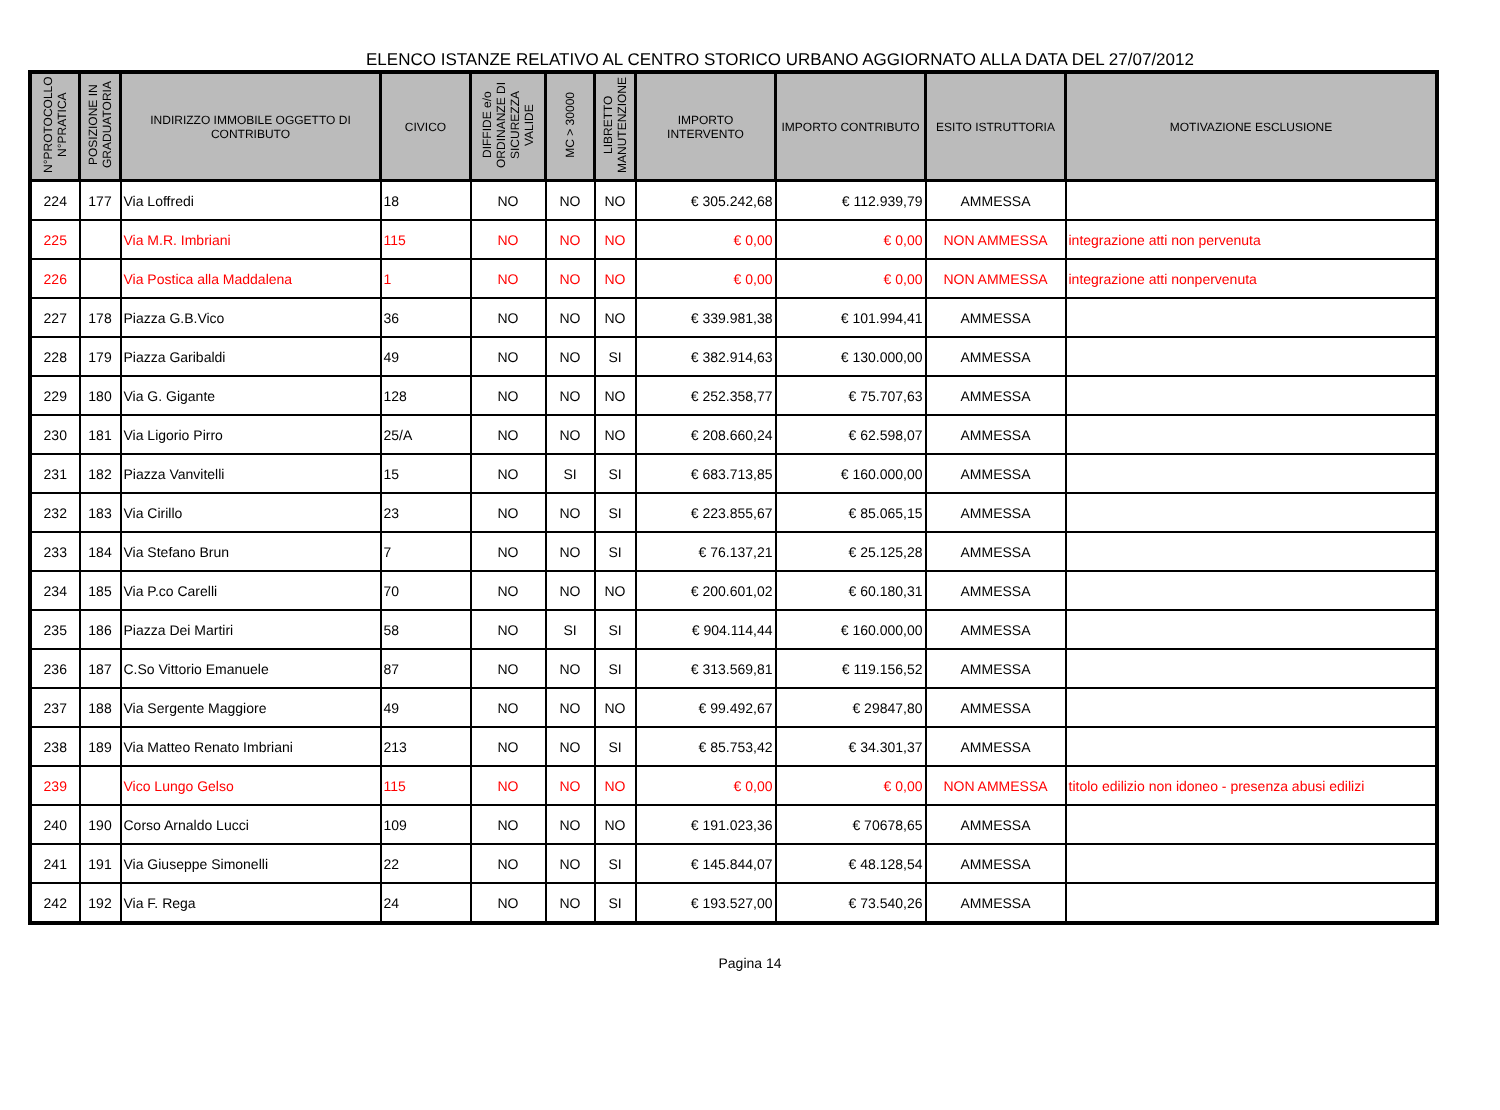ELENCO ISTANZE RELATIVO AL CENTRO STORICO URBANO AGGIORNATO ALLA DATA DEL 27/07/2012
| N°PROTOCOLLO N°PRATICA | POSIZIONE IN GRADUATORIA | INDIRIZZO IMMOBILE OGGETTO DI CONTRIBUTO | CIVICO | DIFFIDE e/o ORDINANZE DI SICUREZZA VALIDE | MC > 30000 | LIBRETTO MANUTENZIONE | IMPORTO INTERVENTO | IMPORTO CONTRIBUTO | ESITO ISTRUTTORIA | MOTIVAZIONE ESCLUSIONE |
| --- | --- | --- | --- | --- | --- | --- | --- | --- | --- | --- |
| 224 | 177 | Via Loffredi | 18 | NO | NO | NO | € 305.242,68 | € 112.939,79 | AMMESSA | |
| 225 | | Via M.R. Imbriani | 115 | NO | NO | NO | € 0,00 | € 0,00 | NON AMMESSA | integrazione atti non pervenuta |
| 226 | | Via Postica alla Maddalena | 1 | NO | NO | NO | € 0,00 | € 0,00 | NON AMMESSA | integrazione atti nonpervenuta |
| 227 | 178 | Piazza G.B.Vico | 36 | NO | NO | NO | € 339.981,38 | € 101.994,41 | AMMESSA | |
| 228 | 179 | Piazza Garibaldi | 49 | NO | NO | SI | € 382.914,63 | € 130.000,00 | AMMESSA | |
| 229 | 180 | Via G. Gigante | 128 | NO | NO | NO | € 252.358,77 | € 75.707,63 | AMMESSA | |
| 230 | 181 | Via Ligorio Pirro | 25/A | NO | NO | NO | € 208.660,24 | € 62.598,07 | AMMESSA | |
| 231 | 182 | Piazza Vanvitelli | 15 | NO | SI | SI | € 683.713,85 | € 160.000,00 | AMMESSA | |
| 232 | 183 | Via Cirillo | 23 | NO | NO | SI | € 223.855,67 | € 85.065,15 | AMMESSA | |
| 233 | 184 | Via Stefano Brun | 7 | NO | NO | SI | € 76.137,21 | € 25.125,28 | AMMESSA | |
| 234 | 185 | Via P.co Carelli | 70 | NO | NO | NO | € 200.601,02 | € 60.180,31 | AMMESSA | |
| 235 | 186 | Piazza Dei Martiri | 58 | NO | SI | SI | € 904.114,44 | € 160.000,00 | AMMESSA | |
| 236 | 187 | C.So Vittorio Emanuele | 87 | NO | NO | SI | € 313.569,81 | € 119.156,52 | AMMESSA | |
| 237 | 188 | Via Sergente Maggiore | 49 | NO | NO | NO | € 99.492,67 | € 29847,80 | AMMESSA | |
| 238 | 189 | Via Matteo Renato Imbriani | 213 | NO | NO | SI | € 85.753,42 | € 34.301,37 | AMMESSA | |
| 239 | | Vico Lungo Gelso | 115 | NO | NO | NO | € 0,00 | € 0,00 | NON AMMESSA | titolo edilizio non idoneo - presenza abusi edilizi |
| 240 | 190 | Corso Arnaldo Lucci | 109 | NO | NO | NO | € 191.023,36 | € 70678,65 | AMMESSA | |
| 241 | 191 | Via Giuseppe Simonelli | 22 | NO | NO | SI | € 145.844,07 | € 48.128,54 | AMMESSA | |
| 242 | 192 | Via F. Rega | 24 | NO | NO | SI | € 193.527,00 | € 73.540,26 | AMMESSA | |
Pagina 14